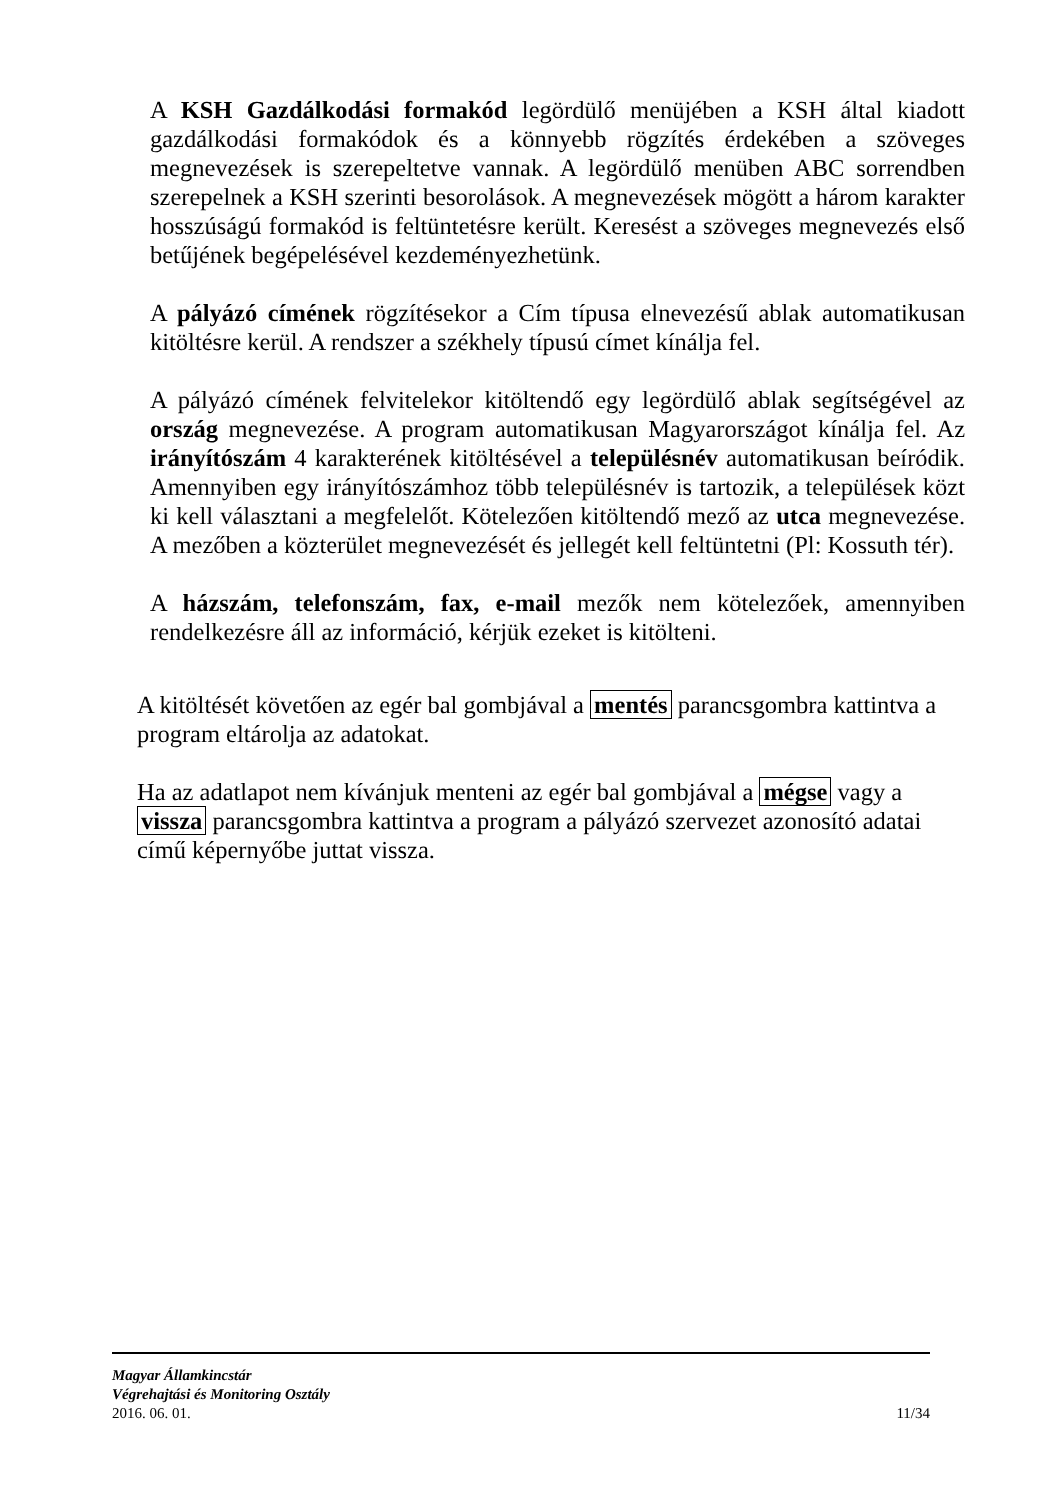A KSH Gazdálkodási formakód legördülő menüjében a KSH által kiadott gazdálkodási formakódok és a könnyebb rögzítés érdekében a szöveges megnevezések is szerepeltetve vannak. A legördülő menüben ABC sorrendben szerepelnek a KSH szerinti besorolások. A megnevezések mögött a három karakter hosszúságú formakód is feltüntetésre került. Keresést a szöveges megnevezés első betűjének begépelésével kezdeményezhetünk.
A pályázó címének rögzítésekor a Cím típusa elnevezésű ablak automatikusan kitöltésre kerül. A rendszer a székhely típusú címet kínálja fel.
A pályázó címének felvitelekor kitöltendő egy legördülő ablak segítségével az ország megnevezése. A program automatikusan Magyarországot kínálja fel. Az irányítószám 4 karakterének kitöltésével a településnév automatikusan beíródik. Amennyiben egy irányítószámhoz több településnév is tartozik, a települések közt ki kell választani a megfelelőt. Kötelezően kitöltendő mező az utca megnevezése. A mezőben a közterület megnevezését és jellegét kell feltüntetni (Pl: Kossuth tér).
A házszám, telefonszám, fax, e-mail mezők nem kötelezőek, amennyiben rendelkezésre áll az információ, kérjük ezeket is kitölteni.
A kitöltését követően az egér bal gombjával a mentés parancsgombra kattintva a program eltárolja az adatokat.
Ha az adatlapot nem kívánjuk menteni az egér bal gombjával a mégse vagy a vissza parancsgombra kattintva a program a pályázó szervezet azonosító adatai című képernyőbe juttat vissza.
Magyar Államkincstár
Végrehajtási és Monitoring Osztály
2016. 06. 01. 11/34